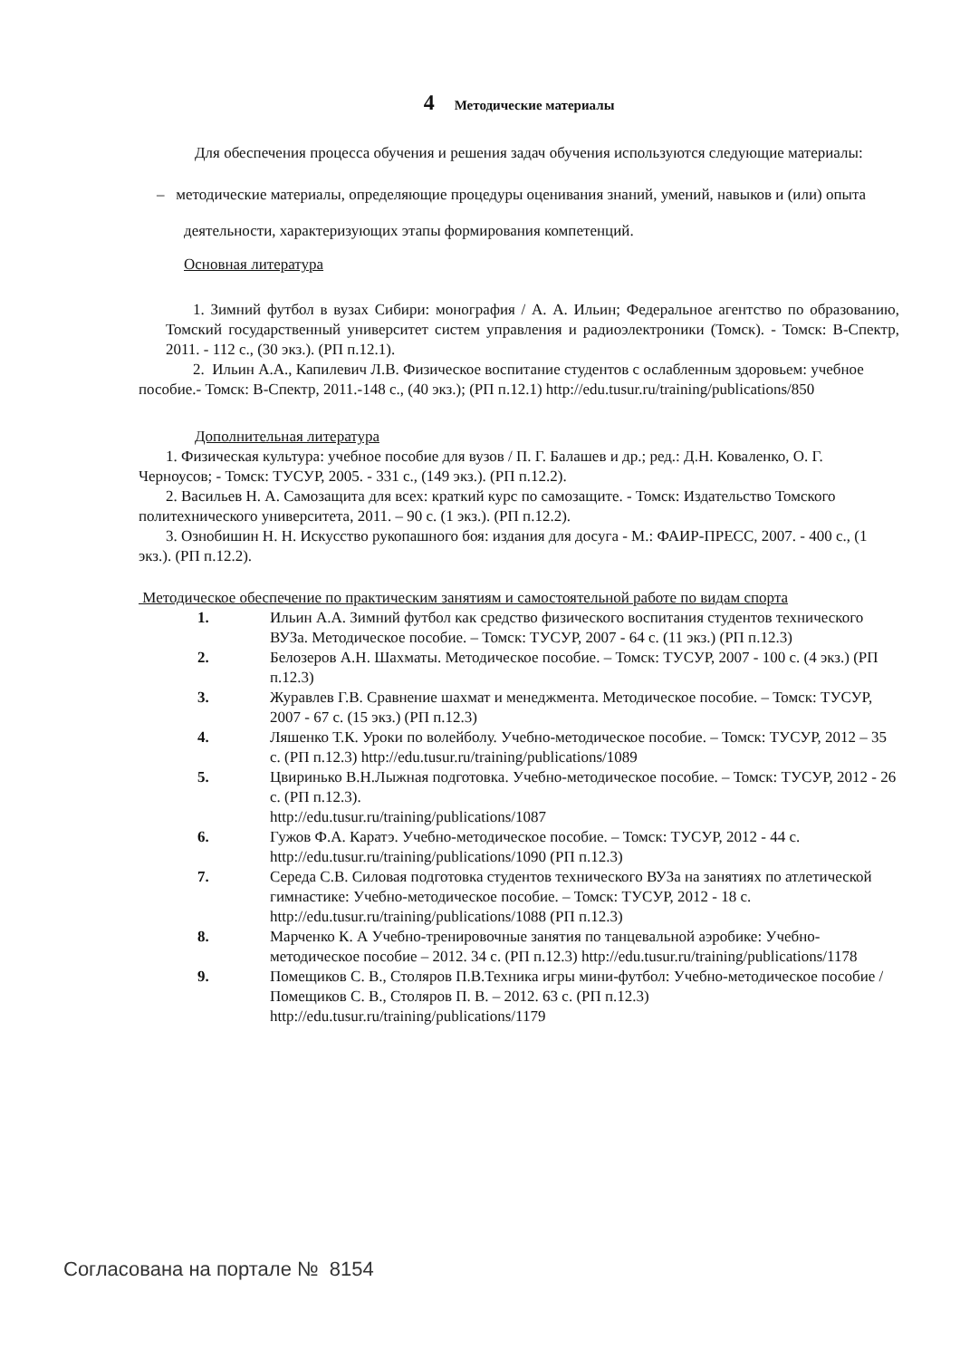4 Методические материалы
Для обеспечения процесса обучения и решения задач обучения используются следующие материалы:
– методические материалы, определяющие процедуры оценивания знаний, умений, навыков и (или) опыта деятельности, характеризующих этапы формирования компетенций.
Основная литература
1. Зимний футбол в вузах Сибири: монография / А. А. Ильин; Федеральное агентство по образованию, Томский государственный университет систем управления и радиоэлектроники (Томск). - Томск: В-Спектр, 2011. - 112 с., (30 экз.). (РП п.12.1).
2. Ильин А.А., Капилевич Л.В. Физическое воспитание студентов с ослабленным здоровьем: учебное пособие.- Томск: В-Спектр, 2011.-148 с., (40 экз.); (РП п.12.1) http://edu.tusur.ru/training/publications/850
Дополнительная литература
1. Физическая культура: учебное пособие для вузов / П. Г. Балашев и др.; ред.: Д.Н. Коваленко, О. Г. Черноусов; - Томск: ТУСУР, 2005. - 331 с., (149 экз.). (РП п.12.2).
2. Васильев Н. А. Самозащита для всех: краткий курс по самозащите. - Томск: Издательство Томского политехнического университета, 2011. – 90 с. (1 экз.). (РП п.12.2).
3. Ознобишин Н. Н. Искусство рукопашного боя: издания для досуга - М.: ФАИР-ПРЕСС, 2007. - 400 с., (1 экз.). (РП п.12.2).
Методическое обеспечение по практическим занятиям и самостоятельной работе по видам спорта
1. Ильин А.А. Зимний футбол как средство физического воспитания студентов технического ВУЗа. Методическое пособие. – Томск: ТУСУР, 2007 - 64 с. (11 экз.) (РП п.12.3)
2. Белозеров А.Н. Шахматы. Методическое пособие. – Томск: ТУСУР, 2007 - 100 с. (4 экз.) (РП п.12.3)
3. Журавлев Г.В. Сравнение шахмат и менеджмента. Методическое пособие. – Томск: ТУСУР, 2007 - 67 с. (15 экз.) (РП п.12.3)
4. Ляшенко Т.К. Уроки по волейболу. Учебно-методическое пособие. – Томск: ТУСУР, 2012 – 35 с. (РП п.12.3) http://edu.tusur.ru/training/publications/1089
5. Цвиринько В.Н.Лыжная подготовка. Учебно-методическое пособие. – Томск: ТУСУР, 2012 - 26 с. (РП п.12.3).
http://edu.tusur.ru/training/publications/1087
6. Гужов Ф.А. Каратэ. Учебно-методическое пособие. – Томск: ТУСУР, 2012 - 44 с. http://edu.tusur.ru/training/publications/1090 (РП п.12.3)
7. Середа С.В. Силовая подготовка студентов технического ВУЗа на занятиях по атлетической гимнастике: Учебно-методическое пособие. – Томск: ТУСУР, 2012 - 18 с. http://edu.tusur.ru/training/publications/1088 (РП п.12.3)
8. Марченко К. А Учебно-тренировочные занятия по танцевальной аэробике: Учебно-методическое пособие – 2012. 34 с. (РП п.12.3) http://edu.tusur.ru/training/publications/1178
9. Помещиков С. В., Столяров П.В.Техника игры мини-футбол: Учебно-методическое пособие / Помещиков С. В., Столяров П. В. – 2012. 63 с. (РП п.12.3) http://edu.tusur.ru/training/publications/1179
Согласована на портале № 8154